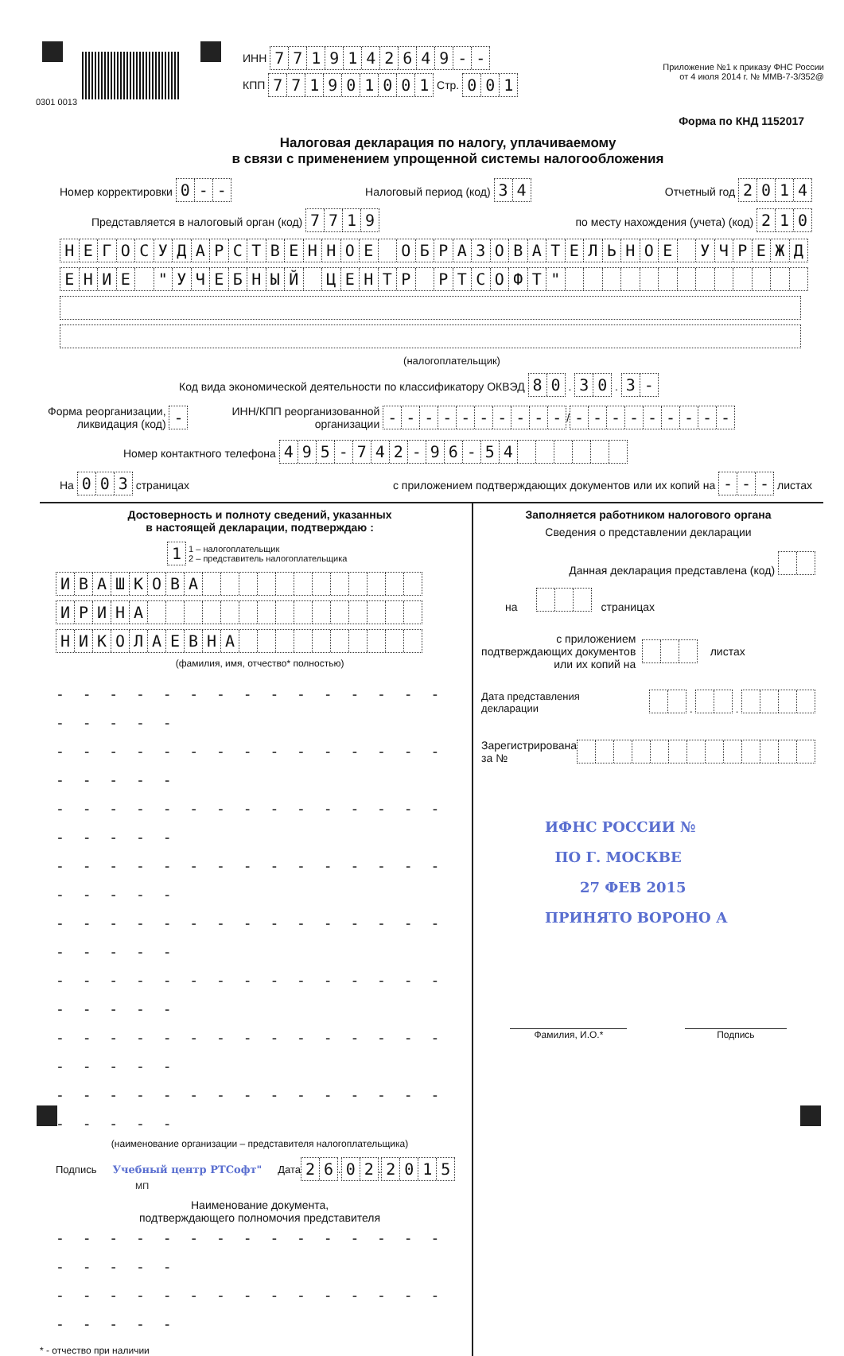ИНН 7719142649 - -
КПП 771901001 Стр. 001
Приложение №1 к приказу ФНС России
от 4 июля 2014 г. № ММВ-7-3/352@
0301 0013
Форма по КНД 1152017
Налоговая декларация по налогу, уплачиваемому
в связи с применением упрощенной системы налогообложения
Номер корректировки 0 - - Налоговый период (код) 34 Отчетный год 2014
Представляется в налоговый орган (код) 7719 по месту нахождения (учета) (код) 210
НЕГОСУДАРСТВЕННОЕ ОБРАЗОВАТЕЛЬНОЕ УЧРЕЖД
ЕНИЕ " УЧЕБНЫЙ ЦЕНТР РТСОФТ "
(налогоплательщик)
Код вида экономической деятельности по классификатору ОКВЭД 80 . 30 . 3 -
Форма реорганизации,
ликвидация (код) - ИНН/КПП реорганизованной
организации - - - - - - - - - - / - - - - - - - - -
Номер контактного телефона 495 - 742 - 96 - 54
На 003 страницах с приложением подтверждающих документов или их копий на - - - листах
Достоверность и полноту сведений, указанных
в настоящей декларации, подтверждаю :
1 1 – налогоплательщик
2 – представитель налогоплательщика
ИВАШКОВА
ИРИНА НИКОЛАЕВНА
(фамилия, имя, отчество* полностью)
- - - - - - - - - - - - - - - - - - - -
- - - - - - - - - - - - - - - - - - - -
- - - - - - - - - - - - - - - - - - - -
- - - - - - - - - - - - - - - - - - - -
- - - - - - - - - - - - - - - - - - - -
- - - - - - - - - - - - - - - - - - - -
- - - - - - - - - - - - - - - - - - - -
- - - - - - - - - - - - - - - - - - - -
(наименование организации – представителя налогоплательщика)
Подпись Учебный центр РТСофт" Дата 26 . 02 . 2015
МП
Наименование документа,
подтверждающего полномочия представителя
- - - - - - - - - - - - - - - - - - - -
- - - - - - - - - - - - - - - - - - - -
* - отчество при наличии
Заполняется работником налогового органа
Сведения о представлении декларации
Данная декларация представлена (код)
на страницах
с приложением
подтверждающих документов
или их копий на листах
Дата представления
декларации . .
Зарегистрирована
за №
ИФНС РОССИИ №
ПО Г. МОСКВЕ
27 ФЕВ 2015
ПРИНЯТО ВОРОНО А
Фамилия, И.О.* Подпись